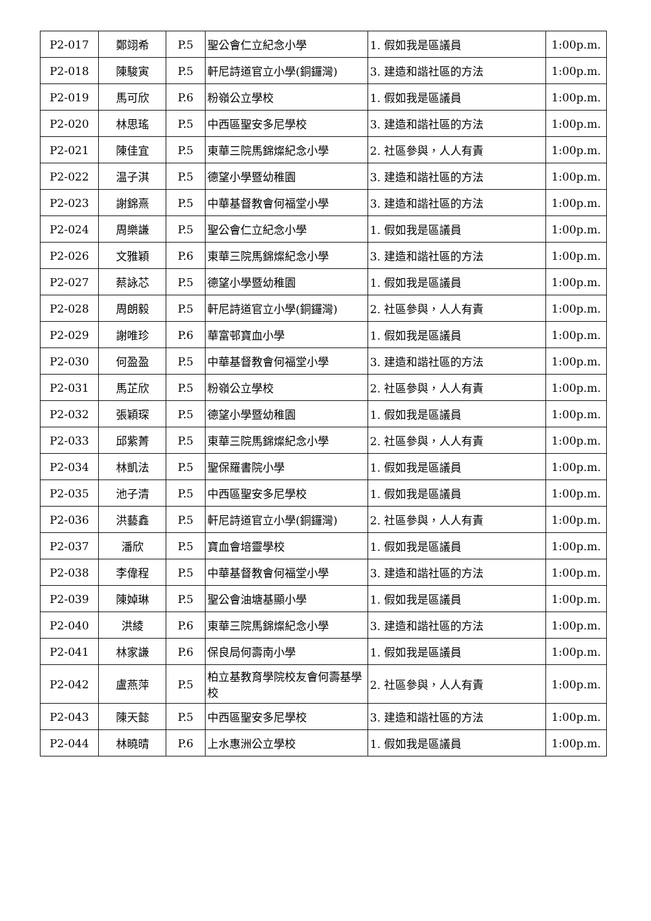| P2-017 | 鄭翊希 | P.5 | 聖公會仁立紀念小學 | 1. 假如我是區議員 | 1:00p.m. |
| P2-018 | 陳駿寅 | P.5 | 軒尼詩道官立小學(銅鑼灣) | 3. 建造和諧社區的方法 | 1:00p.m. |
| P2-019 | 馬可欣 | P.6 | 粉嶺公立學校 | 1. 假如我是區議員 | 1:00p.m. |
| P2-020 | 林思瑤 | P.5 | 中西區聖安多尼學校 | 3. 建造和諧社區的方法 | 1:00p.m. |
| P2-021 | 陳佳宜 | P.5 | 東華三院馬錦燦紀念小學 | 2. 社區參與，人人有責 | 1:00p.m. |
| P2-022 | 温子淇 | P.5 | 德望小學暨幼稚園 | 3. 建造和諧社區的方法 | 1:00p.m. |
| P2-023 | 謝錦熹 | P.5 | 中華基督教會何福堂小學 | 3. 建造和諧社區的方法 | 1:00p.m. |
| P2-024 | 周樂謙 | P.5 | 聖公會仁立紀念小學 | 1. 假如我是區議員 | 1:00p.m. |
| P2-026 | 文雅穎 | P.6 | 東華三院馬錦燦紀念小學 | 3. 建造和諧社區的方法 | 1:00p.m. |
| P2-027 | 蔡詠芯 | P.5 | 德望小學暨幼稚園 | 1. 假如我是區議員 | 1:00p.m. |
| P2-028 | 周朗毅 | P.5 | 軒尼詩道官立小學(銅鑼灣) | 2. 社區參與，人人有責 | 1:00p.m. |
| P2-029 | 謝唯珍 | P.6 | 華富邨寶血小學 | 1. 假如我是區議員 | 1:00p.m. |
| P2-030 | 何盈盈 | P.5 | 中華基督教會何福堂小學 | 3. 建造和諧社區的方法 | 1:00p.m. |
| P2-031 | 馬芷欣 | P.5 | 粉嶺公立學校 | 2. 社區參與，人人有責 | 1:00p.m. |
| P2-032 | 張穎琛 | P.5 | 德望小學暨幼稚園 | 1. 假如我是區議員 | 1:00p.m. |
| P2-033 | 邱紫菁 | P.5 | 東華三院馬錦燦紀念小學 | 2. 社區參與，人人有責 | 1:00p.m. |
| P2-034 | 林凱法 | P.5 | 聖保羅書院小學 | 1. 假如我是區議員 | 1:00p.m. |
| P2-035 | 池子清 | P.5 | 中西區聖安多尼學校 | 1. 假如我是區議員 | 1:00p.m. |
| P2-036 | 洪藝鑫 | P.5 | 軒尼詩道官立小學(銅鑼灣) | 2. 社區參與，人人有責 | 1:00p.m. |
| P2-037 | 潘欣 | P.5 | 寶血會培靈學校 | 1. 假如我是區議員 | 1:00p.m. |
| P2-038 | 李偉程 | P.5 | 中華基督教會何福堂小學 | 3. 建造和諧社區的方法 | 1:00p.m. |
| P2-039 | 陳婥琳 | P.5 | 聖公會油塘基顯小學 | 1. 假如我是區議員 | 1:00p.m. |
| P2-040 | 洪綾 | P.6 | 東華三院馬錦燦紀念小學 | 3. 建造和諧社區的方法 | 1:00p.m. |
| P2-041 | 林家謙 | P.6 | 保良局何壽南小學 | 1. 假如我是區議員 | 1:00p.m. |
| P2-042 | 盧燕萍 | P.5 | 柏立基教育學院校友會何壽基學校 | 2. 社區參與，人人有責 | 1:00p.m. |
| P2-043 | 陳天懿 | P.5 | 中西區聖安多尼學校 | 3. 建造和諧社區的方法 | 1:00p.m. |
| P2-044 | 林曉晴 | P.6 | 上水惠洲公立學校 | 1. 假如我是區議員 | 1:00p.m. |